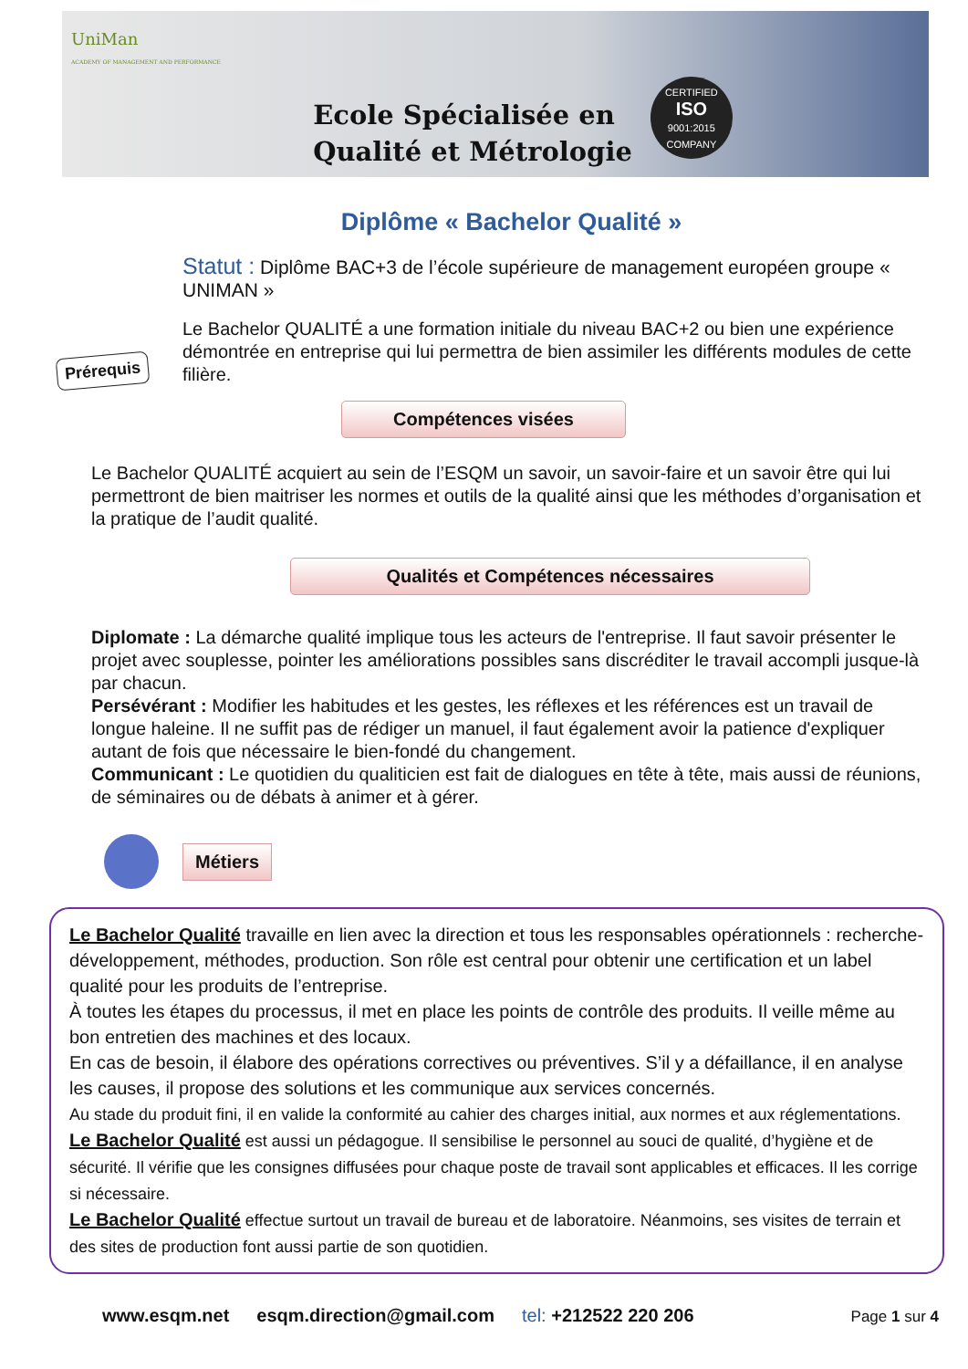UniMan
ACADEMY OF MANAGEMENT AND PERFORMANCE
Ecole Spécialisée en
Qualité et Métrologie
CERTIFIED
ISO
9001:2015
COMPANY
Diplôme « Bachelor Qualité »
Prérequis
Statut : Diplôme BAC+3 de l’école supérieure de management européen groupe « UNIMAN »
Le Bachelor QUALITÉ a une formation initiale du niveau BAC+2 ou bien une expérience démontrée en entreprise qui lui permettra de bien assimiler les différents modules de cette filière.
Compétences visées
Le Bachelor QUALITÉ acquiert au sein de l’ESQM un savoir, un savoir-faire et un savoir être qui lui permettront de bien maitriser les normes et outils de la qualité ainsi que les méthodes d’organisation et la pratique de l’audit qualité.
Qualités et Compétences nécessaires
Diplomate : La démarche qualité implique tous les acteurs de l'entreprise. Il faut savoir présenter le projet avec souplesse, pointer les améliorations possibles sans discréditer le travail accompli jusque-là par chacun.
Persévérant : Modifier les habitudes et les gestes, les réflexes et les références est un travail de longue haleine. Il ne suffit pas de rédiger un manuel, il faut également avoir la patience d'expliquer autant de fois que nécessaire le bien-fondé du changement.
Communicant : Le quotidien du qualiticien est fait de dialogues en tête à tête, mais aussi de réunions, de séminaires ou de débats à animer et à gérer.
Métiers
Le Bachelor Qualité travaille en lien avec la direction et tous les responsables opérationnels : recherche-développement, méthodes, production. Son rôle est central pour obtenir une certification et un label qualité pour les produits de l’entreprise.
À toutes les étapes du processus, il met en place les points de contrôle des produits. Il veille même au bon entretien des machines et des locaux.
En cas de besoin, il élabore des opérations correctives ou préventives. S’il y a défaillance, il en analyse les causes, il propose des solutions et les communique aux services concernés.
Au stade du produit fini, il en valide la conformité au cahier des charges initial, aux normes et aux réglementations.
Le Bachelor Qualité est aussi un pédagogue. Il sensibilise le personnel au souci de qualité, d’hygiène et de sécurité. Il vérifie que les consignes diffusées pour chaque poste de travail sont applicables et efficaces. Il les corrige si nécessaire.
Le Bachelor Qualité effectue surtout un travail de bureau et de laboratoire. Néanmoins, ses visites de terrain et des sites de production font aussi partie de son quotidien.
www.esqm.net esqm.direction@gmail.com tel: +212522 220 206 Page 1 sur 4